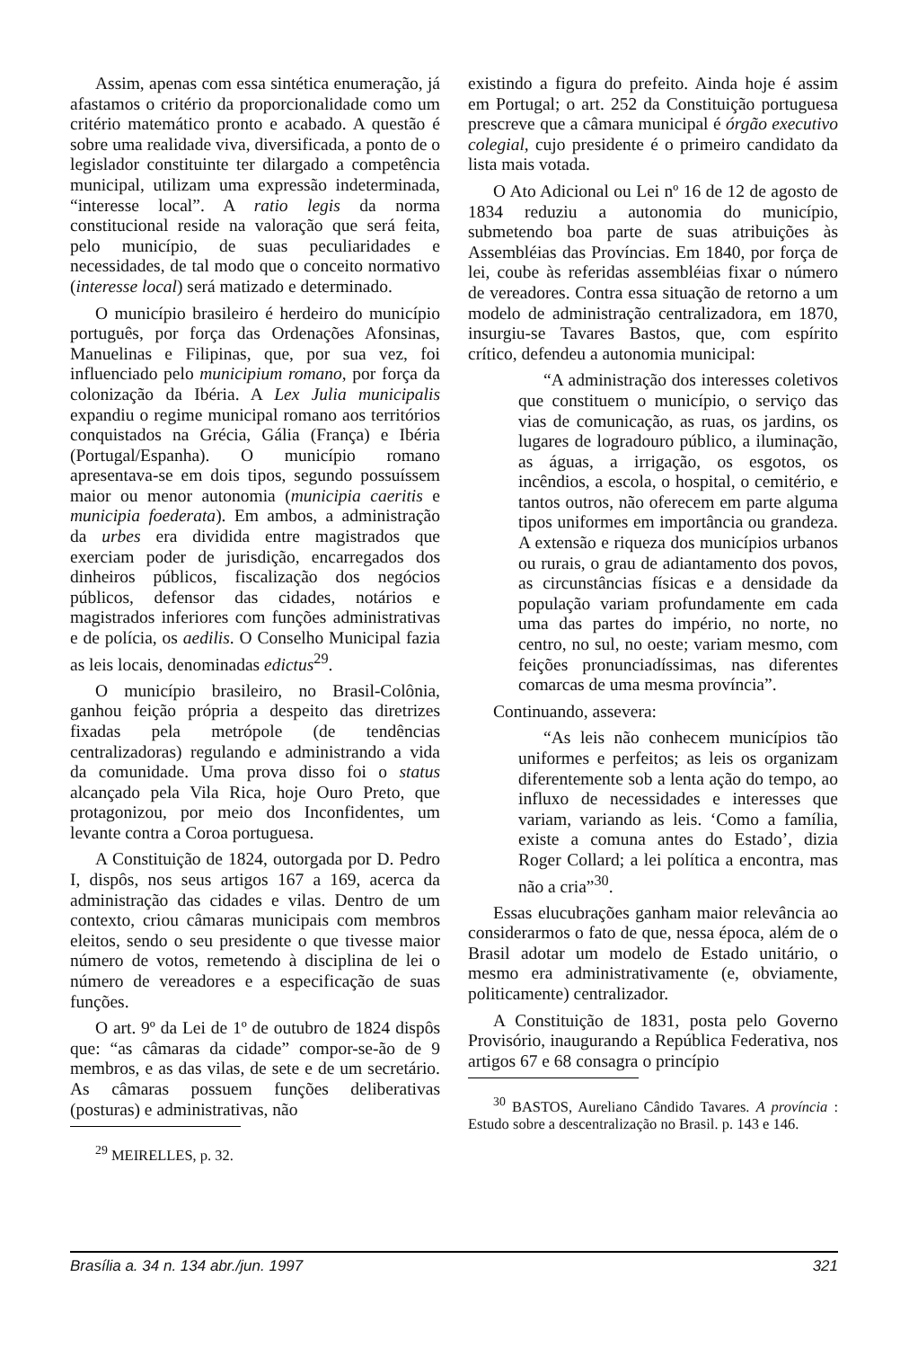Assim, apenas com essa sintética enumeração, já afastamos o critério da proporcionalidade como um critério matemático pronto e acabado. A questão é sobre uma realidade viva, diversificada, a ponto de o legislador constituinte ter dilargado a competência municipal, utilizam uma expressão indeterminada, “interesse local”. A ratio legis da norma constitucional reside na valoração que será feita, pelo município, de suas peculiaridades e necessidades, de tal modo que o conceito normativo (interesse local) será matizado e determinado.
O município brasileiro é herdeiro do município português, por força das Ordenações Afonsinas, Manuelinas e Filipinas, que, por sua vez, foi influenciado pelo municipium romano, por força da colonização da Ibéria. A Lex Julia municipalis expandiu o regime municipal romano aos territórios conquistados na Grécia, Gália (França) e Ibéria (Portugal/Espanha). O município romano apresentava-se em dois tipos, segundo possuíssem maior ou menor autonomia (municipia caeritis e municipia foederata). Em ambos, a administração da urbes era dividida entre magistrados que exerciam poder de jurisdição, encarregados dos dinheiros públicos, fiscalização dos negócios públicos, defensor das cidades, notários e magistrados inferiores com funções administrativas e de polícia, os aedilis. O Conselho Municipal fazia as leis locais, denominadas edictus<sup>29</sup>.
O município brasileiro, no Brasil-Colônia, ganhou feição própria a despeito das diretrizes fixadas pela metrópole (de tendências centralizadoras) regulando e administrando a vida da comunidade. Uma prova disso foi o status alcançado pela Vila Rica, hoje Ouro Preto, que protagonizou, por meio dos Inconfidentes, um levante contra a Coroa portuguesa.
A Constituição de 1824, outorgada por D. Pedro I, dispôs, nos seus artigos 167 a 169, acerca da administração das cidades e vilas. Dentro de um contexto, criou câmaras municipais com membros eleitos, sendo o seu presidente o que tivesse maior número de votos, remetendo à disciplina de lei o número de vereadores e a especificação de suas funções.
O art. 9º da Lei de 1º de outubro de 1824 dispôs que: “as câmaras da cidade” compor-se-ão de 9 membros, e as das vilas, de sete e de um secretário. As câmaras possuem funções deliberativas (posturas) e administrativas, não
<sup>29</sup> MEIRELLES, p. 32.
existindo a figura do prefeito. Ainda hoje é assim em Portugal; o art. 252 da Constituição portuguesa prescreve que a câmara municipal é órgão executivo colegial, cujo presidente é o primeiro candidato da lista mais votada.
O Ato Adicional ou Lei nº 16 de 12 de agosto de 1834 reduziu a autonomia do município, submetendo boa parte de suas atribuições às Assembléias das Províncias. Em 1840, por força de lei, coube às referidas assembléias fixar o número de vereadores. Contra essa situação de retorno a um modelo de administração centralizadora, em 1870, insurgiu-se Tavares Bastos, que, com espírito crítico, defendeu a autonomia municipal:
“A administração dos interesses coletivos que constituem o município, o serviço das vias de comunicação, as ruas, os jardins, os lugares de logradouro público, a iluminação, as águas, a irrigação, os esgotos, os incêndios, a escola, o hospital, o cemitério, e tantos outros, não oferecem em parte alguma tipos uniformes em importância ou grandeza. A extensão e riqueza dos municípios urbanos ou rurais, o grau de adiantamento dos povos, as circunstâncias físicas e a densidade da população variam profundamente em cada uma das partes do império, no norte, no centro, no sul, no oeste; variam mesmo, com feições pronunciadíssimas, nas diferentes comarcas de uma mesma província”.
Continuando, assevera:
“As leis não conhecem municípios tão uniformes e perfeitos; as leis os organizam diferentemente sob a lenta ação do tempo, ao influxo de necessidades e interesses que variam, variando as leis. ‘Como a família, existe a comuna antes do Estado’, dizia Roger Collard; a lei política a encontra, mas não a cria”<sup>30</sup>.
Essas elucubrações ganham maior relevância ao considerarmos o fato de que, nessa época, além de o Brasil adotar um modelo de Estado unitário, o mesmo era administrativamente (e, obviamente, politicamente) centralizador.
A Constituição de 1831, posta pelo Governo Provisório, inaugurando a República Federativa, nos artigos 67 e 68 consagra o princípio
<sup>30</sup> BASTOS, Aureliano Cândido Tavares. A província : Estudo sobre a descentralização no Brasil. p. 143 e 146.
Brasília a. 34 n. 134 abr./jun. 1997 321